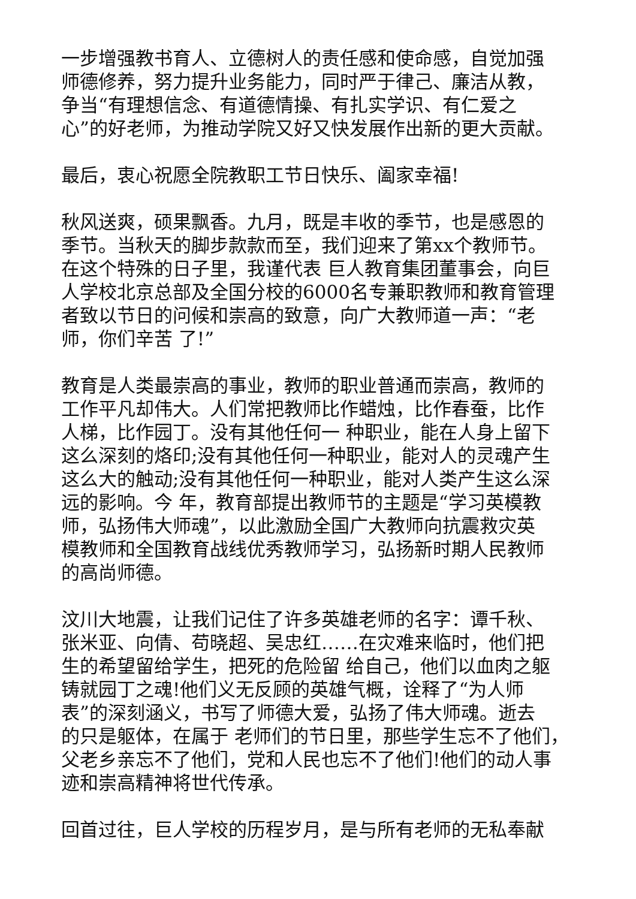一步增强教书育人、立德树人的责任感和使命感，自觉加强
师德修养，努力提升业务能力，同时严于律己、廉洁从教，
争当“有理想信念、有道德情操、有扎实学识、有仁爱之
心”的好老师，为推动学院又好又快发展作出新的更大贡献。
最后，衷心祝愿全院教职工节日快乐、阖家幸福!
秋风送爽，硕果飘香。九月，既是丰收的季节，也是感恩的
季节。当秋天的脚步款款而至，我们迎来了第xx个教师节。
在这个特殊的日子里，我谨代表 巨人教育集团董事会，向巨
人学校北京总部及全国分校的6000名专兼职教师和教育管理
者致以节日的问候和崇高的致意，向广大教师道一声：“老
师，你们辛苦 了!”
教育是人类最崇高的事业，教师的职业普通而崇高，教师的
工作平凡却伟大。人们常把教师比作蜡烛，比作春蚕，比作
人梯，比作园丁。没有其他任何一 种职业，能在人身上留下
这么深刻的烙印;没有其他任何一种职业，能对人的灵魂产生
这么大的触动;没有其他任何一种职业，能对人类产生这么深
远的影响。今 年，教育部提出教师节的主题是“学习英模教
师，弘扬伟大师魂”，以此激励全国广大教师向抗震救灾英
模教师和全国教育战线优秀教师学习，弘扬新时期人民教师
的高尚师德。
汶川大地震，让我们记住了许多英雄老师的名字：谭千秋、
张米亚、向倩、苟晓超、吴忠红……在灾难来临时，他们把
生的希望留给学生，把死的危险留 给自己，他们以血肉之躯
铸就园丁之魂!他们义无反顾的英雄气概，诠释了“为人师
表”的深刻涵义，书写了师德大爱，弘扬了伟大师魂。逝去
的只是躯体，在属于 老师们的节日里，那些学生忘不了他们，
父老乡亲忘不了他们，党和人民也忘不了他们!他们的动人事
迹和崇高精神将世代传承。
回首过往，巨人学校的历程岁月，是与所有老师的无私奉献